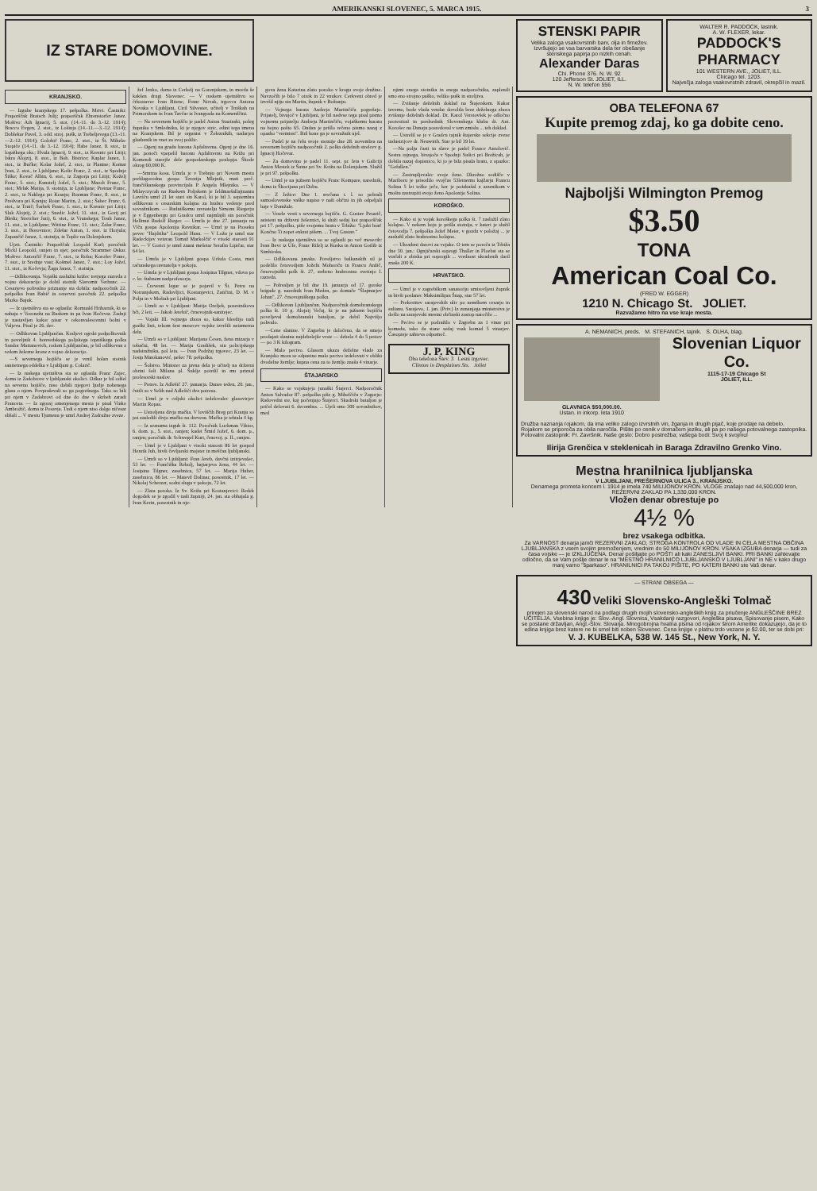AMERIKANSKI SLOVENEC, 5. MARCA 1915. 3
IZ STARE DOMOVINE.
KRANJSKO.
— Izgube kranjskega 17. pešpolka. Mrtvi. Častniki: Praporščak Bratsch Julij; praporščak Ehrenstorfer Janez. Moštvo: Arh Ignacij, 5. stot. (14.-11. do 3.-12. 1914); Bracco Evgen, 2. stot., iz Lošinja (14.-11.—3.-12. 1914); Doblekar Pavel, 3. odd. stroj. pušk, iz Trebeljevega (13.-11.—2.-12. 1914); Golobič Franc, 2. stot., iz Št. Mihela-Stopiče (14.-11. do 3.-12. 1914); Habe Janez, 8. stot., iz logaškega okr.; Hvala Ignacij, 9. stot., iz Kresnic pri Litiji; Iskra Alojzij, 8. stot., iz Boh. Bistrice; Kaplar Janez, 1. stot., iz Bučke; Kolar Jožef, 2. stot., iz Planine; Komar Ivan, 2. stot., iz Ljubljane; Košir Franc, 2. stot., iz Spodnje Šiške; Kovač Albin, 6. stot., iz Zagorja pri Litiji; Koželj Franc, 5. stot.; Kunstelj Jožef, 5. stot.; Marolt Franc, 5. stot.; Mrlak Matija, 9. stotnija, iz Ljubljane; Pretnar Franc, 2. stot., iz Naklega pri Kranju; Rozman Franc, 8. stot., iz Predvora pri Kranju; Rotar Martin, 2. stot.; Šabec Franc, 6. stot., iz Trnič; Šarbek Franc, 1. stot., iz Kresnic pri Litiji; Slak Alojzij, 2. stot.; Snedic Jožef, 11. stot., iz Gorij pri Bledu; Streicher Jurij, 6. stot., iz Vranskega; Touh Janez, 11. stot., iz Ljubljane; Wittine Franc, 11. stot.; Zalar Franc, 3. stot., iz Borovnice; Zdešar Anton, 1. stot. iz Horjula; Zupančič Janez, 1. stotnija, iz Toplic na Dolenjskem.
Ujeti. Častniki: Praporščak Leopold Karl; poročnik Mickl Leopold, ranjen in ujet; poročnik Strammer Oskar. Moštvo: Antončič Franc, 7. stot., iz Roba; Korošec Franc, 7. stot., iz Srednje vasi; Košmel Janez, 7. stot.; Loy Jožef, 11. stot., iz Kočevja; Žaga Janez, 7. stotnija.
—Odlikovanja. Vojaški zaslužni križec tretjega razreda z vojno dekoracijo je dobil stotnik Slavomir Verhunc. — Cesarjevo pohvalno priznanje sta dobila: nadporočnik 22. pešpolka Ivan Babič in rezervni poročnik 22. pešpolka Marko Bajuk.
— Iz ujetništva sta se oglasila: Romuald Hribarnik, ki se nahaja v Voronežu na Ruskem in pa Ivan Hočevar. Zadnji je nastavljen kakor pisar v rekonvalescentni bolni v Valjevu. Pisal je 26. dec.
— Odlikovan Ljubljančan. Kraljevi ogrski podpolkovnik in poveljnik 4. honvedskega poljskega topniškega polka Sandor Mattanovich, rodom Ljubljančan, je bil odlikovan z redom železne krone z vojno dekoracijo.
—S severnega bojišča se je vrnil bolan stotnik sanitetnega oddelka v Ljubljani g. Colarič.
— Iz ruskega ujetništva sta se oglasila Franc Zajec, doma iz Zadobrove v ljubljanski okolici. Odkar je bil odšel na severno bojišče, niso dobili njegovi ljudje nobenega glasu o njem. Povpraševali so ga pogrešnega. Tako so bili pri njem v Zadobrovi od dne do dne v skrbeh zaradi Franceta. — Iz zgoraj omenjenega mesta je pisal Vinko Ambrožič, doma iz Posavja. Tudi o njem niso dolgo ničesar slišali ... V mestu Tjumenu je umrl Andrej Zadružne zveze.
žef Jenko, doma iz Cerkelj na Gorenjskem, in morda še kakšen drugi Slovenec. — V ruskem ujetništvu so črkostavec Ivan Bitenc, Franc Novak, trgovca Antona Novaka v Ljubljani, Ciril Silvester, učitelj v Trnškah na Primorskem in Ivan Tavčar iz Ivangrada na Komenščini.
— Na severnem bojišču je padel Anton Stazinski, poleg župnika v Smledniku, ki je njegov stric, edini tega imena na Kranjskem. Bil je organist v Železnikih, nadarjen glasbenik in vnet za svoj poklic.
— Ogenj na gradu barona Apfaltrerna. Ogenj je dne 16. jan. ponoči vpepelil baronu Apfaltrernu na Križu pri Komendi starejše dele gospodarskega poslopja. Škode okrog 60,000 K.
—Smrtna kosa. Umrla je v Trebnju pri Novem mestu preblagorodna gospa Terezija Mlejnik, mati preč. frančiškanskega provincijala P. Angela Mlejnika. — V Milayczycah na Ruskem Poljskem je feldmaršallajtnantu Lavriču umrl 21 let stari sin Karol, ki je bil 3. septembra odlikovan s cesarskim kolajno za hrabro vedenje pred sovražnikom. — Rudniškemu ravnatelju Simonu Riegerju je v Eggenbergu pri Gradcu umrl najmlajši sin poročnik Hellmut Rudolf Rieger. — Umrla je dne 27. januarja na Vlču gospa Apolonija Ravnikar. — Umrl je na Proseku pevec "Hajdriha" Leopold Husu. — V Ložu je umrl star Radeckijev veteran Tomaž Markolčič v visoki starosti 91 let. — V Gorici je umrl znani mešetar Serafin Lipičar, star 64 let.
— Umrla je v Ljubljani gospa Uršula Costa, mati računskega ravnatelja v pokoju.
— Umrla je v Ljubljani gospa Josipina Tilgner, vdova po c. kr. štabnem nadprofesorju.
— Črevesni legar se je pojavil v Št. Petru na Notranjskem, Radovljici, Kostanjevici, Zatičini, D. M. v Polju in v Moštah pri Ljubljani.
— Umrli so v Ljubljani: Matija Oreljek, posestnikova hči, 2 leti. — Jakob Jerebič, črnovojnik-sanitejec.
— Vojaki III. vojnega zbora so, kakor bleežijo tudi graški listi, tekom šest mesecev vojske izvršili neizmerna dela.
— Umrli so v Ljubljani: Marijana Česen, žena mizarja v tobačni, 48 let. — Marija Gradišek, sin policijskega nadstražnika, pol leta. — Ivan Podržaj trgovec, 23 let. — Josip Matokanović, pešec 78. pešpolka.
— Šolstvo. Minister za javna dela je učitelj na državni obrtni šoli Milana pl. Šuklje potrdil in mu priznal profesorski naslov.
— Potres. Iz Adlešič 27. januarja. Danes teden, 20. jan., čutili so v Selih nad Adlešiči dva potresa.
— Umrl je v celjski okolici izdelovalec glasovirjev Martin Ropas.
— Ustreljena divja mačka. V loviščih Breg pri Kranju so psi zasledili divjo mačko na drevesu. Mačka je tehtala 4 kg.
— Iz seznama izgub št. 112. Poročnik Luckman Viktor, 6. dom. p., 5. stot., ranjen; kadet Šmid Jožef, 6. dom. p., ranjen; poročnik dr. Schwegel Kurt, črnovoj. p. II., ranjen.
— Umrl je v Ljubljani v visoki starosti 86 let gospod Henrik Juh, bivši čevljarski mojster in meščan ljubljanski.
— Umrli so v Ljubljani: Fran Jereb, davčni iztirjevalec, 53 let. — Frančiška Rebolj, bajtarjeva žena, 44 let. — Josipina Tilgner, zasebnica, 57 let. — Marija Huber, zasebnica, 86 let. — Matevž Dolinar, posestnik, 17 let. — Nikolaj Scherzer, sodni sluga v pokoju, 72 let.
— Zlata poroka. Iz Sv. Križa pri Kostanjevici: Redek dogodek se je zgodil v naši župniji, 24. jan. sta obhajala g. Ivan Kerin, posestnik in nje-
gova žena Katarina zlato poroko v krogu svoje družine. Navzočih je bilo 7 otrok in 22 vnukov. Cerkveni obred je izvršil njiju sin Martin, župnik v Boštanju.
— Vojnega kurata Andreja Martinčiča pogrešajo. Prijatelj, bivajoč v Ljubljani, je bil nadvse tega pisal pismo vojnemu prijatelju Andreju Martinčiču, vojaškemu kuratu na bojno pošto 65. Ondan je prišlo rečeno pismo nazaj z opazko "vermisst". Brž kone ga je sovražnik ujel.
— Padel je na čelu svoje stotnije dne 28. novembra na severnem bojišču nadporočnik 2. polka deželnih strelcev g. Ignacij Hočevar.
— Za domovino je padel 11. sept. pr. leta v Galiciji Anton Mestek iz Šutne pri Sv. Križu na Dolenjskem. Služil je pri 97. pešpolku.
— Umrl je na južnem bojišču Franc Kompare, narednik, doma iz Škocijana pri Dobu.
— Z Ježice: Dne 1. svečana t. l. so pobrali samoslovenske vaške napise v naši občini in jih odpeljali baje v Domžale.
— Vesele vesti s severnega bojišča. G. Gustav Pesarič, asistent na državni železnici, ki služi sedaj kot praporščak pri 17. pešpolku, piše svojemu bratu v Trbižu: "Ljubi brat! Končno Ti zopet enkrat pišem. ... Tvoj Gustav."
— Iz ruskega ujetništva so se oglasili po več mesecih: Ivan Bevc iz Ufe, Franc Rifelj iz Kuska in Anton Gotlib iz Simbirska.
— Odlikovana junaka. Poveljstvo balkanskih sil je podelilo četovodjem Jožefu Mohoriču in Francu Anžič, črnovojniški polk št. 27, srebrno hrabrostno svetinjo I. razreda.
— Pohvaljen je bil dne 19. januarja od 17. gorske brigade g. narednik Ivan Meden, po domače "Šlajmarjev Johan", 27. črnovojniškega polka.
— Odlikovan Ljubljančan. Nadporočnik domobranskega polka št. 10 g. Alojzij Večaj, ki je na južnem bojišču poveljeval domobranski bataljon, je dobil Najvišjo pohvalo.
—Cene slanine. V Zagrebu je določeno, da se smejo prodajati slanina najdebelejše vrste — debela 4 do 5 prstov — po 3 K kilogram.
— Malo pecivo. Glasom ukaza deželne vlade za Kranjsko mora se odpustno malo pecivo izdelovati v obliki dvodelne žemlje; kupna cena za to žemljo znaša 4 vinarje.
ŠTAJARSKO
— Kako se vojskujejo junaški Štajerci. Nadporočnik Anton Salvador 87. pešpolka piše g. Mihelčiču v Zagorju: Radovedni ste, kaj počenjajo Štajerci. Skadrski bataljon je pričel delovati 6. decembra. ... Ujeli smo 300 sovražnikov, med
njimi enega stotnika in enega nadporočnika, zaplenili smo eno strojno puško, veliko pušk in streljiva.
— Zvišanje deželnih doklad na Štajerskem. Kakor izvemo, bode vlada vendar dovolila brez deželnega zbora zvišanje deželnih doklad. Dr. Karol Verstovšek je odločno protestiral in predsednik Slovenskega kluba dr. Ant. Korošec na Dunaju posredoval v tem zmislu ... teh doklad.
— Ustrelil se je v Gradcu tajnik štajerske sekcije zveze industrijcev dr. Neuwirth. Star je bil 39 let.
—Na polju časti in slave je padel France Antolovič. Sestra rajnega, bivajoča v Spodnji Sušici pri Brežicah, je dobila nazaj dopisnico, ki jo je bila pisala bratu, z opazko: "Gefallen."
— Zastrupljevalec svoje žene. Okrožno sodišče v Mariboru je prisodilo svojčas 53letnemu kajžarju Francu Solina 5 let težke ječe, ker je poizkušal z arzenikom v moštu zastrupiti svojo ženo Apolonijo Solina.
KOROŠKO.
— Kako si je vojak koroškega polka št. 7 zaslužil zlato kolajno. V nekem boju je prišla stotnija, v kateri je služil četovodja 7. pešpolka Jožef Meier, v gozdu v položaj ... je zaslužil zlato hrabrostno kolajno.
— Ukradeni darovi za vojake. O tem se poroča iz Trbiža dne 30. jan.: Ognjičarski soprogi Thaller in Ploebst sta se vračali z obiska pri soprogih ... vrednost ukradenih daril znaša 200 K.
HRVATSKO.
— Umrl je v zagrebškem sanatoriju umirovljeni župnik in bivši poslanec Maksimilijan Šnap, star 57 let.
— Prekrstitev sarajevskih ulic po nemškem cesarju in sultanu. Sarajevo, 1. jan. (Priv.) Iz zunanjega ministrstva je došlo na sarajevski mestni občinski zastop naročilo ...
— Pecivo se je podražilo v Zagrebu za 1 vinar pri komadu, tako da stane sedaj vsak komad 5 vinarjev. Časopisje zahteva odpomoč.
J. P. KING
Oba telefona Štev. 3 Lesni trgovec.
Clinton in Desplaines Sts. Joliet
STENSKI PAPIR
Velika zaloga vsakovrstnih barv, olja in firnežev. Izvršujejo se vsa barvarska dela ter obešanje stenskega papirja po nizkih cenah.
Alexander Daras
Chi. Phone 376. N. W. 92
120 Jefferson St. JOLIET, ILL.
N. W. telefon 556
WALTER R. PADDOCK, lastnik.
A. W. FLEXER, lekar.
PADDOCK'S PHARMACY
101 WESTERN AVE., JOLIET, ILL.
Chicago tel. 1203.
Največja zaloga vsakovrstnih zdravil, okrepčil in mazil.
OBA TELEFONA 67
Kupite premog zdaj, ko ga dobite ceno.
Najboljši Wilmington Premog
$3.50
TONA
American Coal Co.
(FRED W. EGGER)
1210 N. Chicago St. JOLIET.
Razvažamo hitro na vse kraje mesta.
A. NEMANICH, preds. M. STEFANICH, tajnik. S. OLHA, blag.
GLAVNICA $50,000.00.
Ustan. in inkorp. leta 1910
Slovenian Liquor Co.
1115-17-19 Chicago St
JOLIET, ILL.
Družba naznanja rojakom, da ima veliko zalogo izvrstnih vin, žganja in drugih pijač, koje prodaje na debelo. Rojakom se priporoča za obila naročila. Pišite po cenik v domačem jeziku, ali pa po našega potovalnega zastopnika. Potovalni zastopnik: Fr. Završnik. Naše geslo: Dobro postrežba; vašega bodi: Svoj k svojmu!
Ilirija Grenčica v steklenicah in Baraga Zdravilno Grenko Vino.
Mestna hranilnica ljubljanska
V LJUBLJANI, PREŠERNOVA ULICA 3., KRANJSKO.
Denarnega prometa koncem l. 1914 je imela 740 MILIJONOV KRON. VLOGE znašajo nad 44,500,000 kron, REZERVNI ZAKLAD PA 1,330,000 KRON.
Vložen denar obrestuje po
4½ %
brez vsakega odbitka.
Za VARNOST denarja jamči REZERVNI ZAKLAD, STROGA KONTROLA OD VLADE IN CELA MESTNA OBČINA LJUBLJANSKA z vsem svojim premoženjem, vrednim do 50 MILIJONOV KRON. VSAKA IZGUBA denarja — tudi za časa vojske — je IZKLJUČENA. Denar pošiljajte po POŠTI ali kaki ZANESLJIVI BANKI. PRI BANKI zahtevajte odločno, da se Vam pošlje denar le na "MESTNO HRANILNICO LJUBLJANSKO V LJUBLJANI" in NE v kako drugo manj varno "šparkaso". HRANILNICI PA TAKOJ PIŠITE, PO KATERI BANKI ste Vaš denar.
— STRANI OBSEGA —
430 Veliki Slovensko-Angleški Tolmač
prirejen za slovenski narod na podlagi drugih mojih slovensko-angleških knjig za priučenje ANGLEŠČINE BREZ UČITELJA. Vsebina knjige je: Slov.-Angl. Slovnica, Vsakdanji razgovori, Angleška pisava, Spisovanje pisem, Kako se postane državljan, Angl.-Slov. Slovarja. Mnogobrojna hvalna pisma od rojakov širom Amerike dokazujejo, da je to edina knjiga brez katere ne bi smel biti noben Slovenec. Cena knjige v platnu trdo vezane je $2.00, ter se dobi pri:
V. J. KUBELKA, 538 W. 145 St., New York, N. Y.